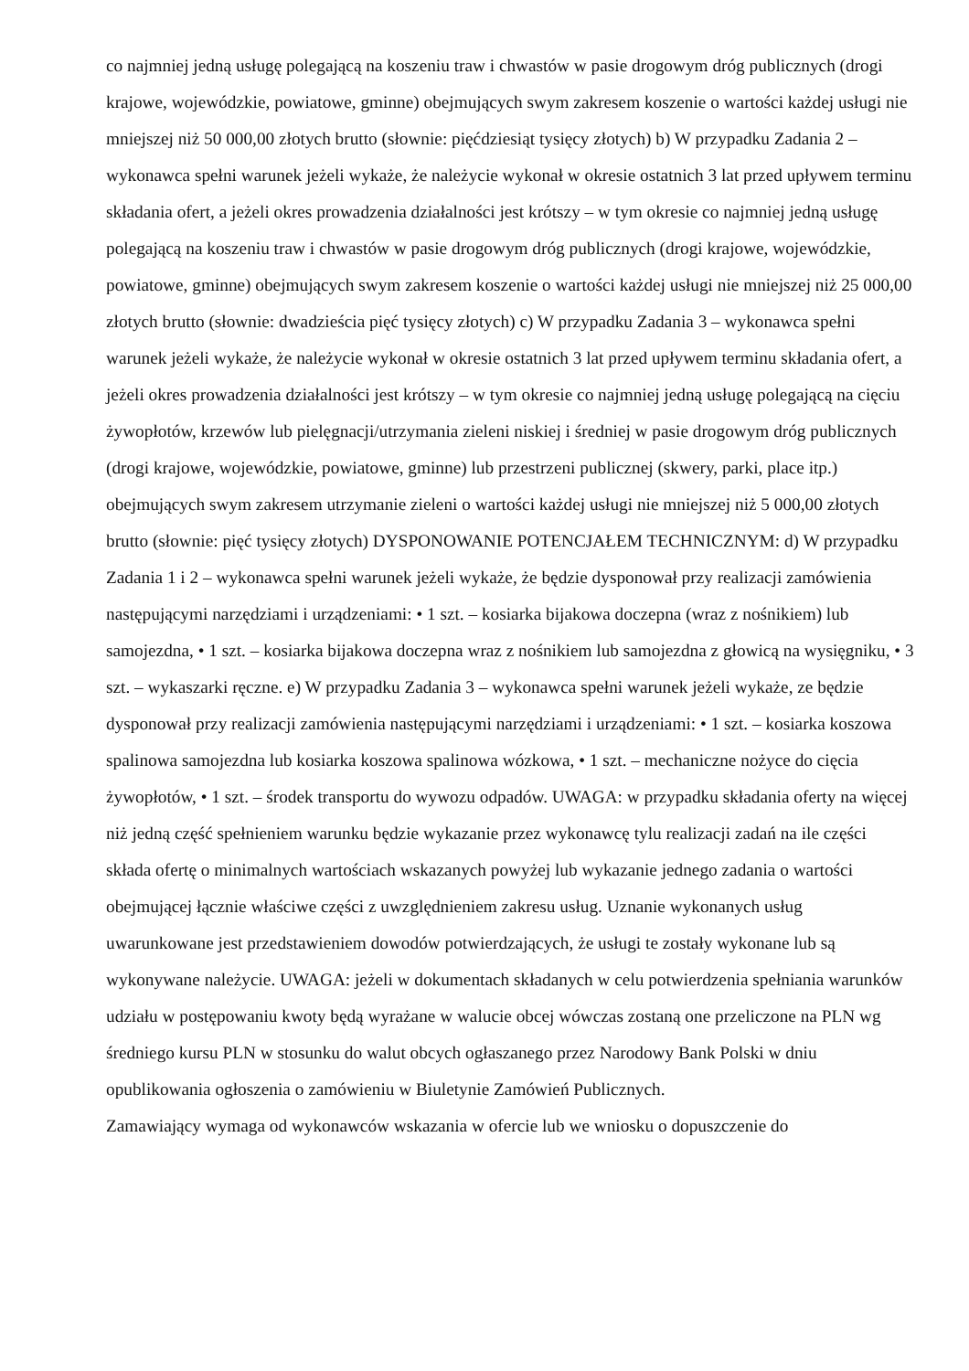co najmniej jedną usługę polegającą na koszeniu traw i chwastów w pasie drogowym dróg publicznych (drogi krajowe, wojewódzkie, powiatowe, gminne) obejmujących swym zakresem koszenie o wartości każdej usługi nie mniejszej niż 50 000,00 złotych brutto (słownie: pięćdziesiąt tysięcy złotych) b) W przypadku Zadania 2 – wykonawca spełni warunek jeżeli wykaże, że należycie wykonał w okresie ostatnich 3 lat przed upływem terminu składania ofert, a jeżeli okres prowadzenia działalności jest krótszy – w tym okresie co najmniej jedną usługę polegającą na koszeniu traw i chwastów w pasie drogowym dróg publicznych (drogi krajowe, wojewódzkie, powiatowe, gminne) obejmujących swym zakresem koszenie o wartości każdej usługi nie mniejszej niż 25 000,00 złotych brutto (słownie: dwadzieścia pięć tysięcy złotych) c) W przypadku Zadania 3 – wykonawca spełni warunek jeżeli wykaże, że należycie wykonał w okresie ostatnich 3 lat przed upływem terminu składania ofert, a jeżeli okres prowadzenia działalności jest krótszy – w tym okresie co najmniej jedną usługę polegającą na cięciu żywopłotów, krzewów lub pielęgnacji/utrzymania zieleni niskiej i średniej w pasie drogowym dróg publicznych (drogi krajowe, wojewódzkie, powiatowe, gminne) lub przestrzeni publicznej (skwery, parki, place itp.) obejmujących swym zakresem utrzymanie zieleni o wartości każdej usługi nie mniejszej niż 5 000,00 złotych brutto (słownie: pięć tysięcy złotych) DYSPONOWANIE POTENCJAŁEM TECHNICZNYM: d) W przypadku Zadania 1 i 2 – wykonawca spełni warunek jeżeli wykaże, że będzie dysponował przy realizacji zamówienia następującymi narzędziami i urządzeniami: • 1 szt. – kosiarka bijakowa doczepna (wraz z nośnikiem) lub samojezdna, • 1 szt. – kosiarka bijakowa doczepna wraz z nośnikiem lub samojezdna z głowicą na wysięgniku, • 3 szt. – wykaszarki ręczne. e) W przypadku Zadania 3 – wykonawca spełni warunek jeżeli wykaże, ze będzie dysponował przy realizacji zamówienia następującymi narzędziami i urządzeniami: • 1 szt. – kosiarka koszowa spalinowa samojezdna lub kosiarka koszowa spalinowa wózkowa, • 1 szt. – mechaniczne nożyce do cięcia żywopłotów, • 1 szt. – środek transportu do wywozu odpadów. UWAGA: w przypadku składania oferty na więcej niż jedną część spełnieniem warunku będzie wykazanie przez wykonawcę tylu realizacji zadań na ile części składa ofertę o minimalnych wartościach wskazanych powyżej lub wykazanie jednego zadania o wartości obejmującej łącznie właściwe części z uwzględnieniem zakresu usług. Uznanie wykonanych usług uwarunkowane jest przedstawieniem dowodów potwierdzających, że usługi te zostały wykonane lub są wykonywane należycie. UWAGA: jeżeli w dokumentach składanych w celu potwierdzenia spełniania warunków udziału w postępowaniu kwoty będą wyrażane w walucie obcej wówczas zostaną one przeliczone na PLN wg średniego kursu PLN w stosunku do walut obcych ogłaszanego przez Narodowy Bank Polski w dniu opublikowania ogłoszenia o zamówieniu w Biuletynie Zamówień Publicznych.
Zamawiający wymaga od wykonawców wskazania w ofercie lub we wniosku o dopuszczenie do